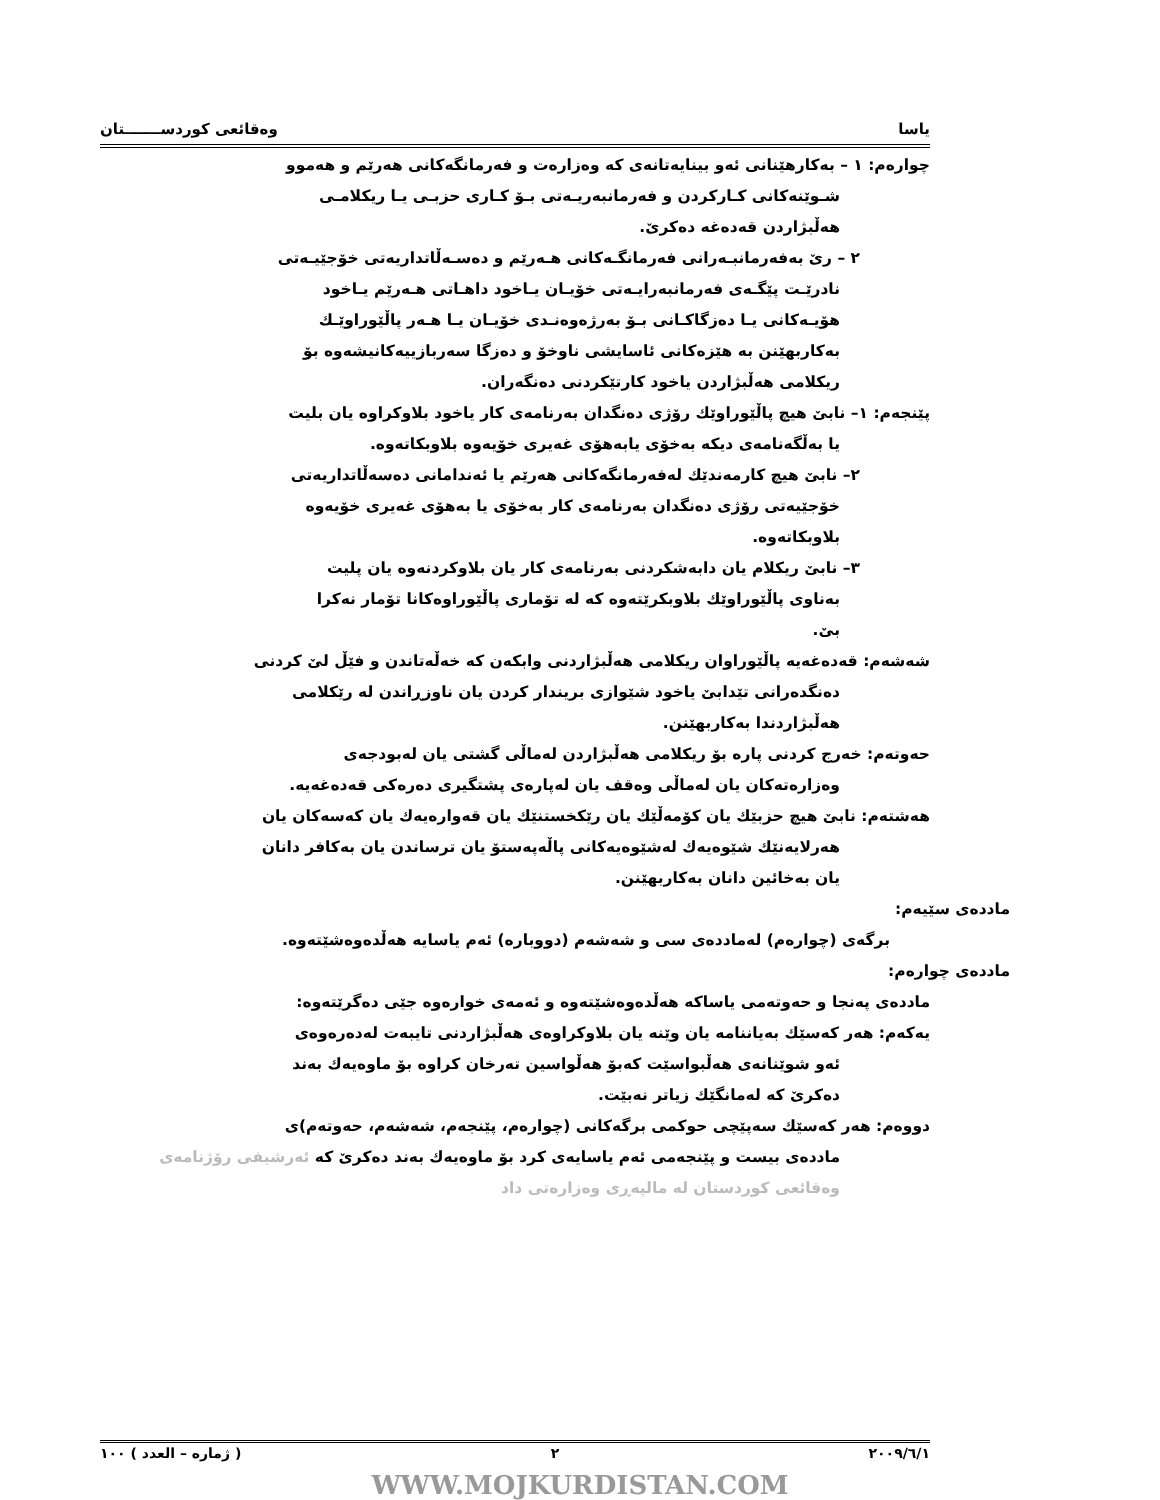یاسا وەقائعی کوردســـــــتان
چوارەم: ١ – بەکارهێنانی ئەو بینایەتانەی کە وەزارەت و فەرمانگەکانی هەرێم و هەموو
شـوێنەکانی کـارکردن و فەرمانبەریـەتی بـۆ کـاری حزبـی یـا ریکلامـی
هەڵبژاردن قەدەغە دەکرێ.
٢ – رێ بەفەرمانبـەرانی فەرمانگـەکانی هـەرێم و دەسـەڵاتداریەتی خۆجێیـەتی
نادرێـت پێگـەی فەرمانبەرایـەتی خۆیـان یـاخود داهـاتی هـەرێم یـاخود
هۆیـەکانی یـا دەزگاکـانی بـۆ بەرژەوەنـدی خۆیـان یـا هـەر پاڵێوراوێـك
بەکاربهێنن بە هێزەکانی ئاسایشی ناوخۆ و دەزگا سەربازییەکانیشەوە بۆ
ریکلامی هەڵبژاردن یاخود کارتێکردنی دەنگەران.
پێنجەم: ١– نابێ هیچ پاڵێوراوێك رۆژی دەنگدان بەرنامەی کار یاخود بلاوکراوە یان بلیت
یا بەڵگەنامەی دیکە بەخۆی یابەهۆی غەیری خۆیەوە بلاوبکاتەوە.
٢– نابێ هیچ کارمەندێك لەفەرمانگەکانی هەرێم یا ئەندامانی دەسەڵاتداریەتی
خۆجێیەتی رۆژی دەنگدان بەرنامەی کار بەخۆی یا بەهۆی غەیری خۆیەوە
بلاوبکاتەوە.
٣– نابێ ریکلام یان دابەشکردنی بەرنامەی کار یان بلاوکردنەوە یان پلیت
بەناوی پاڵێوراوێك بلاوبکرێتەوە کە لە تۆماری پاڵێوراوەکانا تۆمار نەکرا
بێ.
شەشەم: قەدەغەیە پاڵێوراوان ریکلامی هەڵبژاردنی وابکەن کە خەڵەتاندن و فێڵ لێ کردنی
دەنگدەرانی تێدابێ یاخود شێوازی بریندار کردن یان ناوزڕاندن لە رێکلامی
هەڵبژاردندا بەکاربهێنن.
حەوتەم: خەرج کردنی پارە بۆ ریکلامی هەڵبژاردن لەماڵی گشتی یان لەبودجەی
وەزارەتەکان یان لەماڵی وەقف یان لەپارەی پشتگیری دەرەکی قەدەغەیە.
هەشتەم: نابێ هیچ حزبێك یان کۆمەڵێك یان رێکخستنێك یان قەوارەیەك یان کەسەکان یان
هەرلایەنێك شێوەیەك لەشێوەیەکانی پاڵەپەستۆ یان ترساندن یان بەکافر دانان
یان بەخائین دانان بەکاربهێنن.
ماددەی سێیەم:
برگەی (چوارەم) لەماددەی سی و شەشەم (دووبارە) ئەم یاسایە هەڵدەوەشێتەوە.
ماددەی چوارەم:
ماددەی پەنجا و حەوتەمی یاساکە هەڵدەوەشێتەوە و ئەمەی خوارەوە جێی دەگرێتەوە:
یەکەم: هەر کەسێك بەیاننامە یان وێنە یان بلاوکراوەی هەڵبژاردنی تایبەت لەدەرەوەی
ئەو شوێنانەی هەڵبواسێت کەبۆ هەڵواسین تەرخان کراوە بۆ ماوەیەك بەند
دەکرێ کە لەمانگێك زیاتر نەبێت.
دووەم: هەر کەسێك سەپێچی حوکمی برگەکانی (چوارەم، پێنجەم، شەشەم، حەوتەم)ی
ماددەی بیست و پێنجەمی ئەم یاسایەی کرد بۆ ماوەیەك بەند دەکرێ کە ئەرشیفی رۆژنامەی وەقائعی کوردستان لە مالپەڕی وەزارەتی داد
٢٠٠٩/٦/١ ٢ ( ژمارە – العدد ) ١٠٠
WWW.MOJKURDISTAN.COM